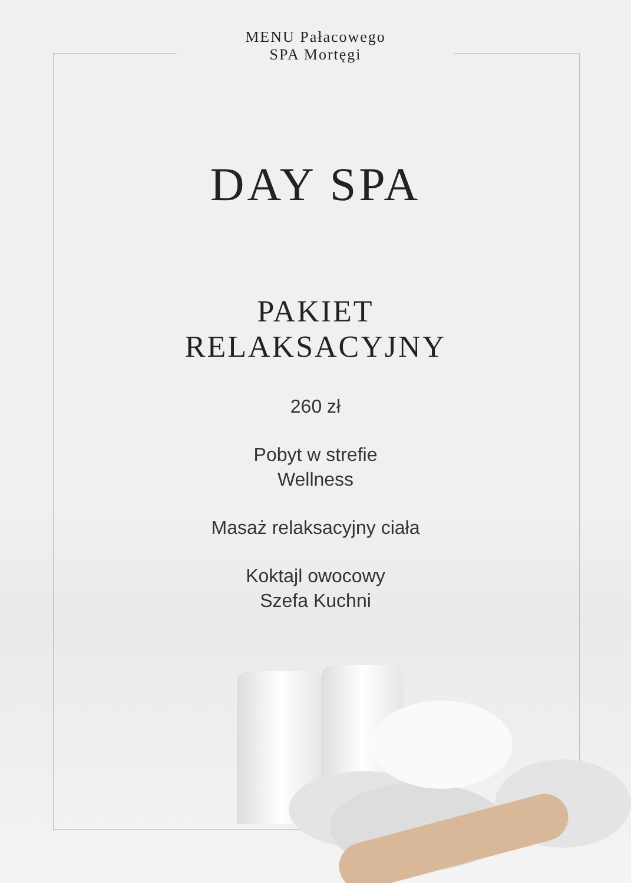MENU Pałacowego
SPA Mortęgi
DAY SPA
PAKIET
RELAKSACYJNY
260 zł
Pobyt w strefie
Wellness
Masaż relaksacyjny ciała
Koktajl owocowy
Szefa Kuchni